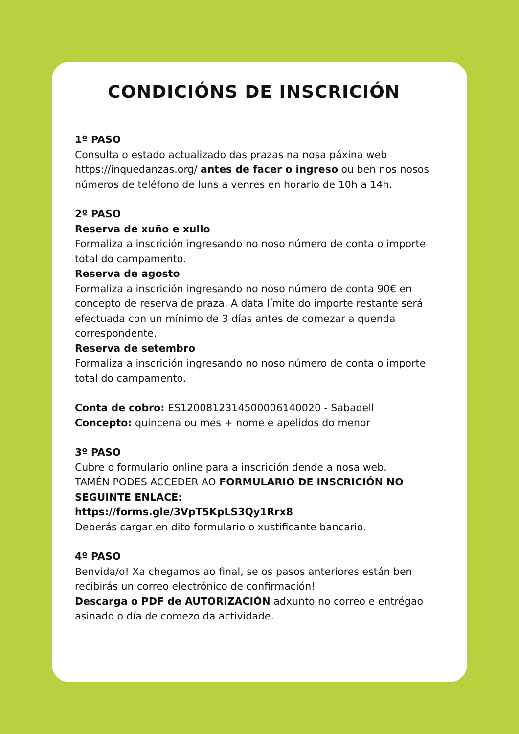CONDICIÓNS DE INSCRICIÓN
1º PASO
Consulta o estado actualizado das prazas na nosa páxina web https://inquedanzas.org/ antes de facer o ingreso ou ben nos nosos números de teléfono de luns a venres en horario de 10h a 14h.
2º PASO
Reserva de xuño e xullo
Formaliza a inscrición ingresando no noso número de conta o importe total do campamento.
Reserva de agosto
Formaliza a inscrición ingresando no noso número de conta 90€ en concepto de reserva de praza. A data límite do importe restante será efectuada con un mínimo de 3 días antes de comezar a quenda correspondente.
Reserva de setembro
Formaliza a inscrición ingresando no noso número de conta o importe total do campamento.
Conta de cobro: ES1200812314500006140020 - Sabadell
Concepto: quincena ou mes + nome e apelidos do menor
3º PASO
Cubre o formulario online para a inscrición dende a nosa web.
TAMÉN PODES ACCEDER AO FORMULARIO DE INSCRICIÓN NO SEGUINTE ENLACE:
https://forms.gle/3VpT5KpLS3Qy1Rrx8
Deberás cargar en dito formulario o xustificante bancario.
4º PASO
Benvida/o! Xa chegamos ao final, se os pasos anteriores están ben recibirás un correo electrónico de confirmación!
Descarga o PDF de AUTORIZACIÓN adxunto no correo e entrégao asinado o día de comezo da actividade.